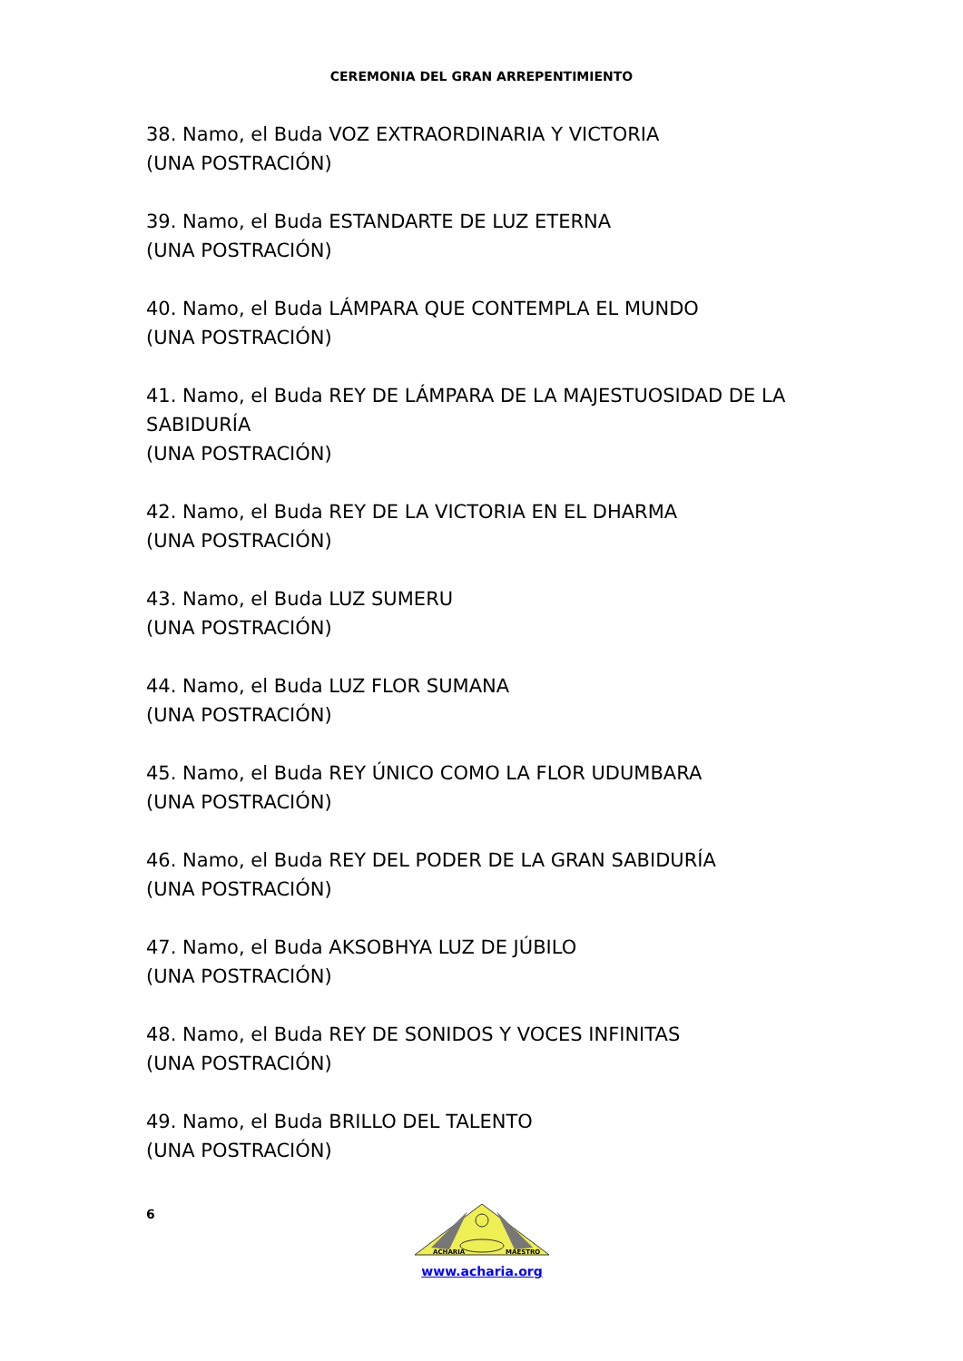CEREMONIA DEL GRAN ARREPENTIMIENTO
38. Namo, el Buda VOZ EXTRAORDINARIA Y VICTORIA
(UNA POSTRACIÓN)
39. Namo, el Buda ESTANDARTE DE LUZ ETERNA
(UNA POSTRACIÓN)
40. Namo, el Buda LÁMPARA QUE CONTEMPLA EL MUNDO
(UNA POSTRACIÓN)
41. Namo, el Buda REY DE LÁMPARA DE LA MAJESTUOSIDAD DE LA SABIDURÍA
(UNA POSTRACIÓN)
42. Namo, el Buda REY DE LA VICTORIA EN EL DHARMA
(UNA POSTRACIÓN)
43. Namo, el Buda LUZ SUMERU
(UNA POSTRACIÓN)
44. Namo, el Buda LUZ FLOR SUMANA
(UNA POSTRACIÓN)
45. Namo, el Buda REY ÚNICO COMO LA FLOR UDUMBARA
(UNA POSTRACIÓN)
46. Namo, el Buda REY DEL PODER DE LA GRAN SABIDURÍA
(UNA POSTRACIÓN)
47. Namo, el Buda AKSOBHYA LUZ DE JÚBILO
(UNA POSTRACIÓN)
48. Namo, el Buda REY DE SONIDOS Y VOCES INFINITAS
(UNA POSTRACIÓN)
49. Namo, el Buda BRILLO DEL TALENTO
(UNA POSTRACIÓN)
6
ACHARIA
MAESTRO
www.acharia.org